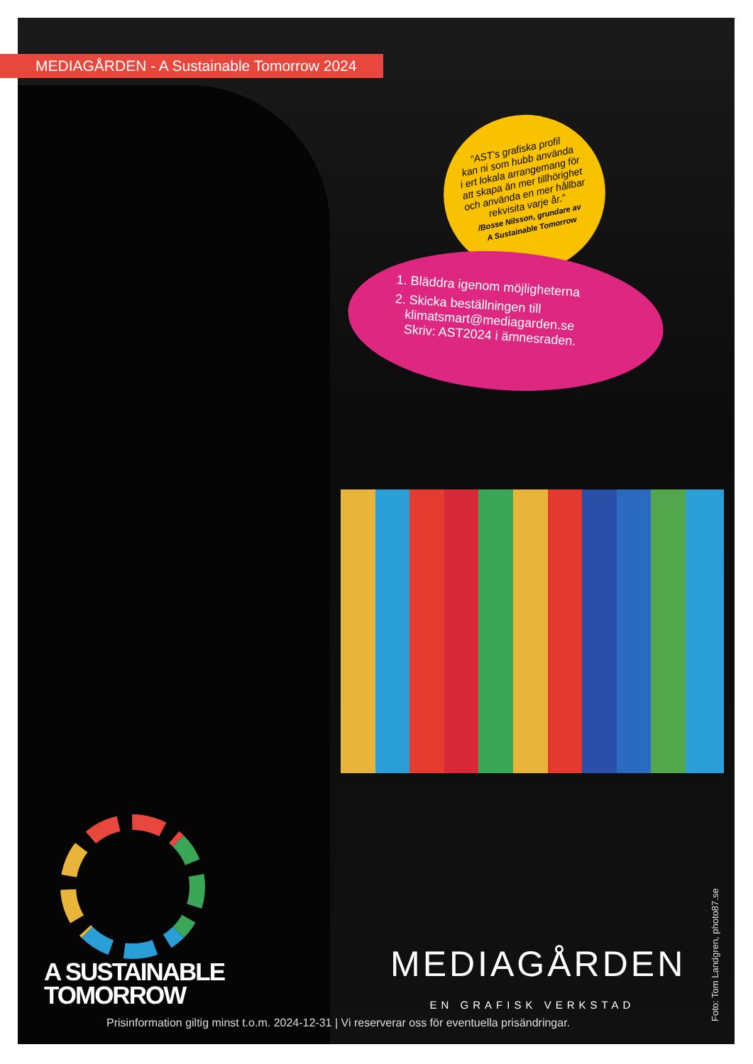MEDIAGÅRDEN - A Sustainable Tomorrow 2024
”AST’s grafiska profil
kan ni som hubb använda
i ert lokala arrangemang för
att skapa än mer tillhörighet
och använda en mer hållbar
rekvisita varje år.”
/Bosse Nilsson, grundare av
A Sustainable Tomorrow
1. Bläddra igenom möjligheterna
2. Skicka beställningen till
klimatsmart@mediagarden.se
Skriv: AST2024 i ämnesraden.
A SUSTAINABLE
TOMORROW
MEDIAGÅRDEN
EN GRAFISK VERKSTAD
Prisinformation giltig minst t.o.m. 2024-12-31 | Vi reserverar oss för eventuella prisändringar.
Foto: Tom Landgren, photo87.se